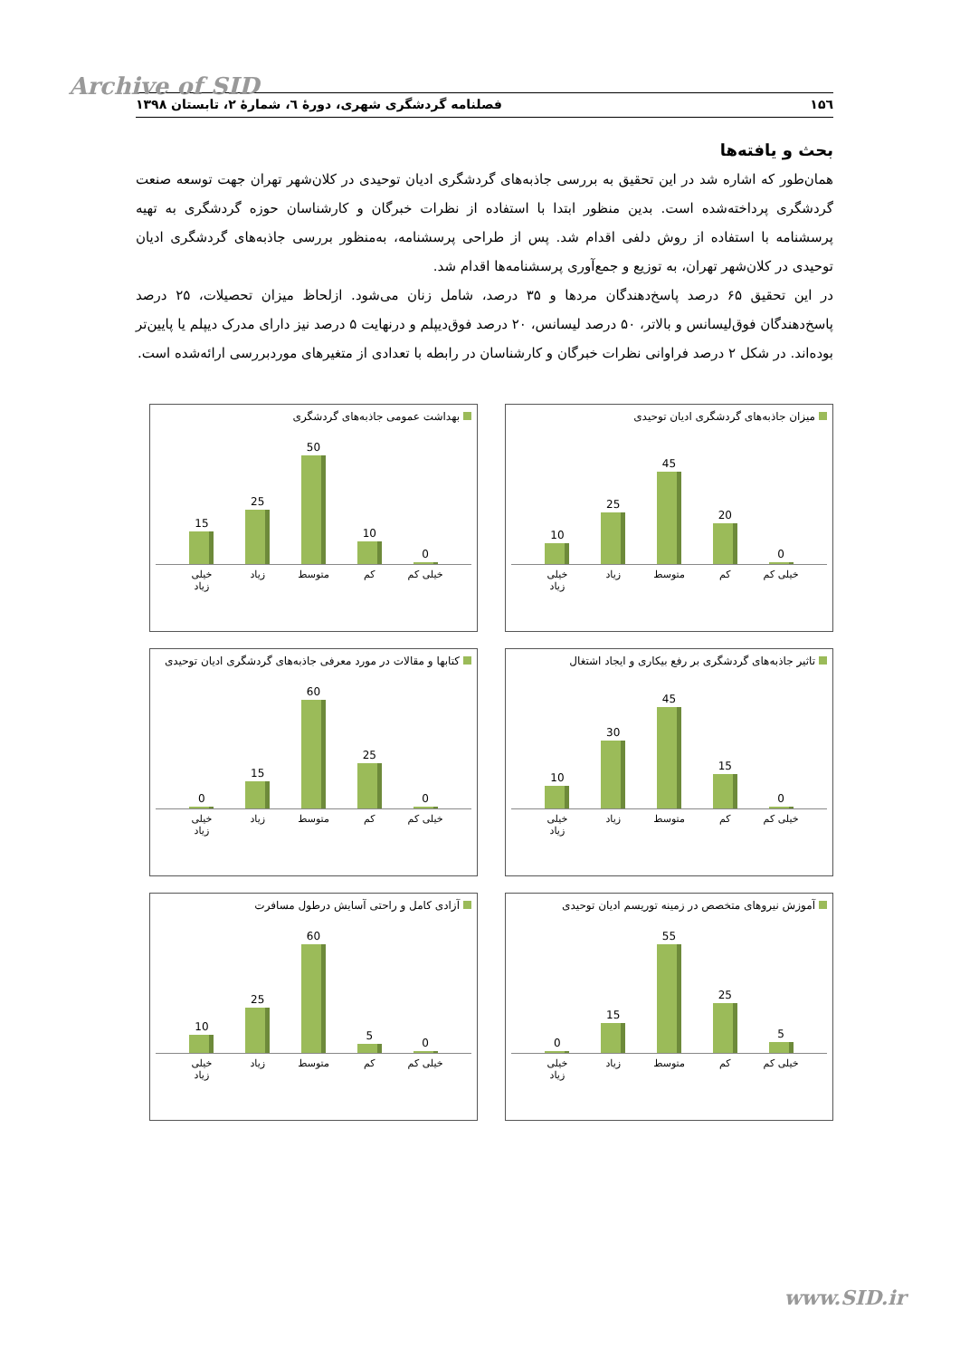Archive of SID
۱۵٦ فصلنامه گردشگری شهری، دورۀ ٦، شمارۀ ۲، تابستان ۱۳۹۸
بحث و یافته‌ها
همان‌طور که اشاره شد در این تحقیق به بررسی جاذبه‌های گردشگری ادیان توحیدی در کلان‌شهر تهران جهت توسعه صنعت گردشگری پرداخته‌شده است. بدین منظور ابتدا با استفاده از نظرات خبرگان و کارشناسان حوزه گردشگری به تهیه پرسشنامه با استفاده از روش دلفی اقدام شد. پس از طراحی پرسشنامه، به‌منظور بررسی جاذبه‌های گردشگری ادیان توحیدی در کلان‌شهر تهران، به توزیع و جمع‌آوری پرسشنامه‌ها اقدام شد.
در این تحقیق ۶۵ درصد پاسخ‌دهندگان مردها و ۳۵ درصد، شامل زنان می‌شود. ازلحاظ میزان تحصیلات، ۲۵ درصد پاسخ‌دهندگان فوق‌لیسانس و بالاتر، ۵۰ درصد لیسانس، ۲۰ درصد فوق‌دیپلم و درنهایت ۵ درصد نیز دارای مدرک دیپلم یا پایین‌تر بوده‌اند. در شکل ۲ درصد فراوانی نظرات خبرگان و کارشناسان در رابطه با تعدادی از متغیرهای موردبررسی ارائه‌شده است.
میزان جاذبه‌های گردشگری ادیان توحیدی
0
20
45
25
10
خیلی کم کم متوسط زیاد خیلی زیاد
بهداشت عمومی جاذبه‌های گردشگری
0
10
50
25
15
خیلی کم کم متوسط زیاد خیلی زیاد
تاثیر جاذبه‌های گردشگری بر رفع بیکاری و ایجاد اشتغال
0
15
45
30
10
خیلی کم کم متوسط زیاد خیلی زیاد
کتابها و مقالات در مورد معرفی جاذبه‌های گردشگری ادیان توحیدی
0
25
60
15
0
خیلی کم کم متوسط زیاد خیلی زیاد
آموزش نیروهای متخصص در زمینه توریسم ادیان توحیدی
5
25
55
15
0
خیلی کم کم متوسط زیاد خیلی زیاد
آزادی کامل و راحتی آسایش درطول مسافرت
0
5
60
25
10
خیلی کم کم متوسط زیاد خیلی زیاد
www.SID.ir